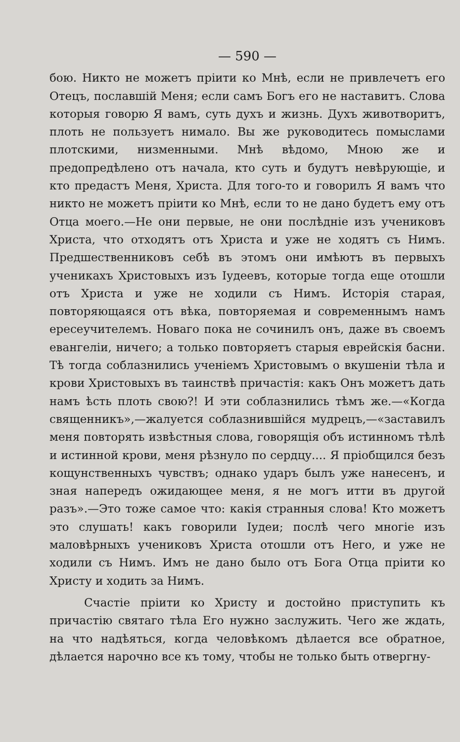— 590 —
бою. Никто не можетъ пріити ко Мнѣ, если не привлечетъ его Отецъ, пославшій Меня; если самъ Богъ его не наставитъ. Слова которыя говорю Я вамъ, суть духъ и жизнь. Духъ животворитъ, плоть не пользуетъ нимало. Вы же руководитесь помыслами плотскими, низменными. Мнѣ вѣдомо, Мною же и предопредѣлено отъ начала, кто суть и будутъ невѣрующіе, и кто предастъ Меня, Христа. Для того-то и говорилъ Я вамъ что никто не можетъ пріити ко Мнѣ, если то не дано будетъ ему отъ Отца моего.—Не они первые, не они послѣдніе изъ учениковъ Христа, что отходятъ отъ Христа и уже не ходятъ съ Нимъ. Предшественниковъ себѣ въ этомъ они имѣютъ въ первыхъ ученикахъ Христовыхъ изъ Іудеевъ, которые тогда еще отошли отъ Христа и уже не ходили съ Нимъ. Исторія старая, повторяющаяся отъ вѣка, повторяемая и современнымъ намъ ересеучителемъ. Новаго пока не сочинилъ онъ, даже въ своемъ евангеліи, ничего; а только повторяетъ старыя еврейскія басни. Тѣ тогда соблазнились ученіемъ Христовымъ о вкушеніи тѣла и крови Христовыхъ въ таинствѣ причастія: какъ Онъ можетъ дать намъ ѣсть плоть свою?! И эти соблазнились тѣмъ же.—«Когда священникъ»,—жалуется соблазнившійся мудрецъ,—«заставилъ меня повторять извѣстныя слова, говорящія объ истинномъ тѣлѣ и истинной крови, меня рѣзнуло по сердцу.... Я пріобщился безъ кощунственныхъ чувствъ; однако ударъ былъ уже нанесенъ, и зная напередъ ожидающее меня, я не могъ итти въ другой разъ».—Это тоже самое что: какія странныя слова! Кто можетъ это слушать! какъ говорили Іудеи; послѣ чего многіе изъ маловѣрныхъ учениковъ Христа отошли отъ Него, и уже не ходили съ Нимъ. Имъ не дано было отъ Бога Отца пріити ко Христу и ходить за Нимъ.
Счастіе пріити ко Христу и достойно приступить къ причастію святаго тѣла Его нужно заслужить. Чего же ждать, на что надѣяться, когда человѣкомъ дѣлается все обратное, дѣлается нарочно все къ тому, чтобы не только быть отвергну-